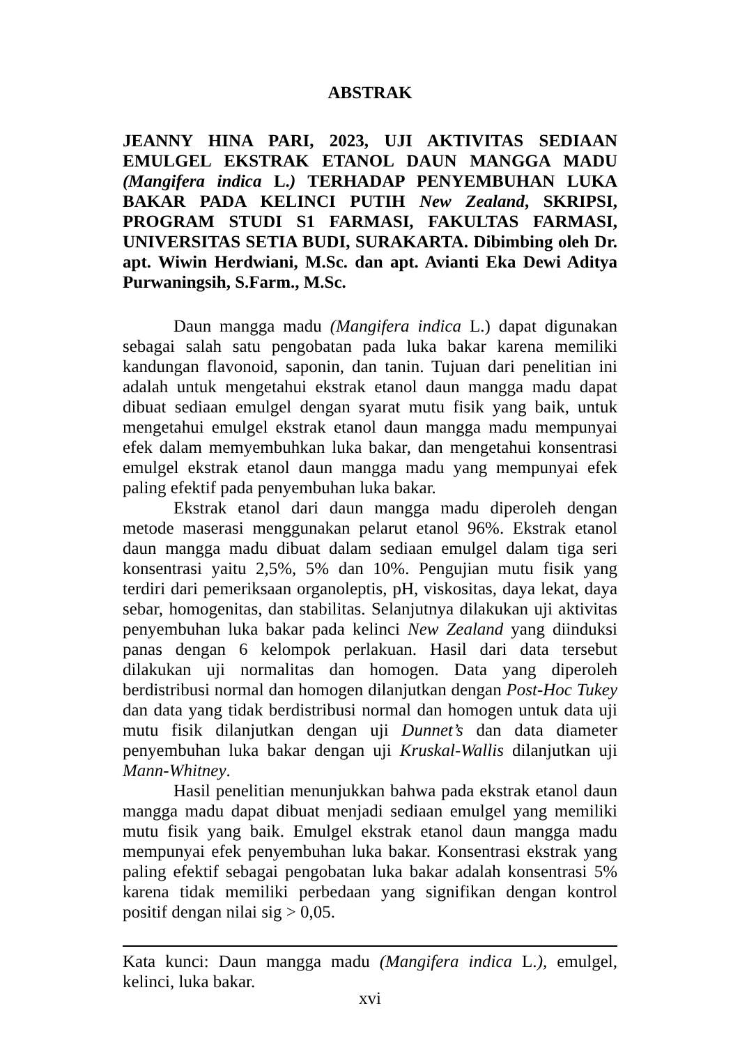ABSTRAK
JEANNY HINA PARI, 2023, UJI AKTIVITAS SEDIAAN EMULGEL EKSTRAK ETANOL DAUN MANGGA MADU (Mangifera indica L.) TERHADAP PENYEMBUHAN LUKA BAKAR PADA KELINCI PUTIH New Zealand, SKRIPSI, PROGRAM STUDI S1 FARMASI, FAKULTAS FARMASI, UNIVERSITAS SETIA BUDI, SURAKARTA. Dibimbing oleh Dr. apt. Wiwin Herdwiani, M.Sc. dan apt. Avianti Eka Dewi Aditya Purwaningsih, S.Farm., M.Sc.
Daun mangga madu (Mangifera indica L.) dapat digunakan sebagai salah satu pengobatan pada luka bakar karena memiliki kandungan flavonoid, saponin, dan tanin. Tujuan dari penelitian ini adalah untuk mengetahui ekstrak etanol daun mangga madu dapat dibuat sediaan emulgel dengan syarat mutu fisik yang baik, untuk mengetahui emulgel ekstrak etanol daun mangga madu mempunyai efek dalam memyembuhkan luka bakar, dan mengetahui konsentrasi emulgel ekstrak etanol daun mangga madu yang mempunyai efek paling efektif pada penyembuhan luka bakar.
Ekstrak etanol dari daun mangga madu diperoleh dengan metode maserasi menggunakan pelarut etanol 96%. Ekstrak etanol daun mangga madu dibuat dalam sediaan emulgel dalam tiga seri konsentrasi yaitu 2,5%, 5% dan 10%. Pengujian mutu fisik yang terdiri dari pemeriksaan organoleptis, pH, viskositas, daya lekat, daya sebar, homogenitas, dan stabilitas. Selanjutnya dilakukan uji aktivitas penyembuhan luka bakar pada kelinci New Zealand yang diinduksi panas dengan 6 kelompok perlakuan. Hasil dari data tersebut dilakukan uji normalitas dan homogen. Data yang diperoleh berdistribusi normal dan homogen dilanjutkan dengan Post-Hoc Tukey dan data yang tidak berdistribusi normal dan homogen untuk data uji mutu fisik dilanjutkan dengan uji Dunnet’s dan data diameter penyembuhan luka bakar dengan uji Kruskal-Wallis dilanjutkan uji Mann-Whitney.
Hasil penelitian menunjukkan bahwa pada ekstrak etanol daun mangga madu dapat dibuat menjadi sediaan emulgel yang memiliki mutu fisik yang baik. Emulgel ekstrak etanol daun mangga madu mempunyai efek penyembuhan luka bakar. Konsentrasi ekstrak yang paling efektif sebagai pengobatan luka bakar adalah konsentrasi 5% karena tidak memiliki perbedaan yang signifikan dengan kontrol positif dengan nilai sig > 0,05.
Kata kunci: Daun mangga madu (Mangifera indica L.), emulgel, kelinci, luka bakar.
xvi